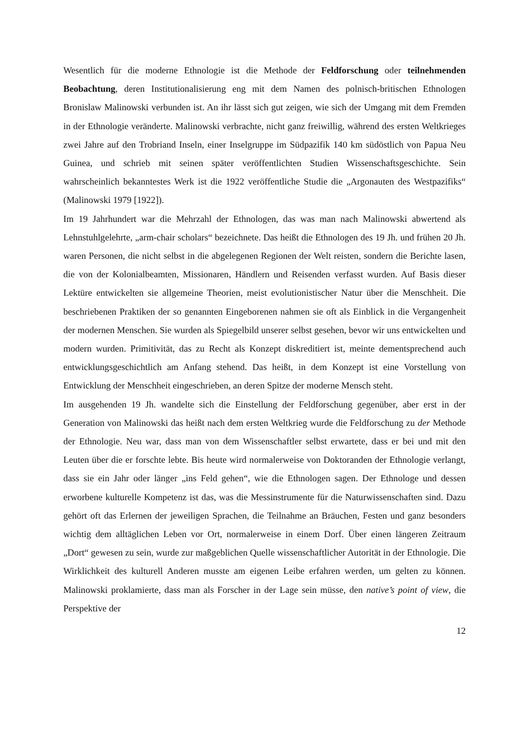Wesentlich für die moderne Ethnologie ist die Methode der Feldforschung oder teilnehmenden Beobachtung, deren Institutionalisierung eng mit dem Namen des polnisch-britischen Ethnologen Bronislaw Malinowski verbunden ist. An ihr lässt sich gut zeigen, wie sich der Umgang mit dem Fremden in der Ethnologie veränderte. Malinowski verbrachte, nicht ganz freiwillig, während des ersten Weltkrieges zwei Jahre auf den Trobriand Inseln, einer Inselgruppe im Südpazifik 140 km südöstlich von Papua Neu Guinea, und schrieb mit seinen später veröffentlichten Studien Wissenschaftsgeschichte. Sein wahrscheinlich bekanntestes Werk ist die 1922 veröffentliche Studie die „Argonauten des Westpazifiks“ (Malinowski 1979 [1922]).
Im 19 Jahrhundert war die Mehrzahl der Ethnologen, das was man nach Malinowski abwertend als Lehnstuhlgelehrte, „arm-chair scholars“ bezeichnete. Das heißt die Ethnologen des 19 Jh. und frühen 20 Jh. waren Personen, die nicht selbst in die abgelegenen Regionen der Welt reisten, sondern die Berichte lasen, die von der Kolonialbeamten, Missionaren, Händlern und Reisenden verfasst wurden. Auf Basis dieser Lektüre entwickelten sie allgemeine Theorien, meist evolutionistischer Natur über die Menschheit. Die beschriebenen Praktiken der so genannten Eingeborenen nahmen sie oft als Einblick in die Vergangenheit der modernen Menschen. Sie wurden als Spiegelbild unserer selbst gesehen, bevor wir uns entwickelten und modern wurden. Primitivität, das zu Recht als Konzept diskreditiert ist, meinte dementsprechend auch entwicklungsgeschichtlich am Anfang stehend. Das heißt, in dem Konzept ist eine Vorstellung von Entwicklung der Menschheit eingeschrieben, an deren Spitze der moderne Mensch steht.
Im ausgehenden 19 Jh. wandelte sich die Einstellung der Feldforschung gegenüber, aber erst in der Generation von Malinowski das heißt nach dem ersten Weltkrieg wurde die Feldforschung zu der Methode der Ethnologie. Neu war, dass man von dem Wissenschaftler selbst erwartete, dass er bei und mit den Leuten über die er forschte lebte. Bis heute wird normalerweise von Doktoranden der Ethnologie verlangt, dass sie ein Jahr oder länger „ins Feld gehen“, wie die Ethnologen sagen. Der Ethnologe und dessen erworbene kulturelle Kompetenz ist das, was die Messinstrumente für die Naturwissenschaften sind. Dazu gehört oft das Erlernen der jeweiligen Sprachen, die Teilnahme an Bräuchen, Festen und ganz besonders wichtig dem alltäglichen Leben vor Ort, normalerweise in einem Dorf. Über einen längeren Zeitraum „Dort“ gewesen zu sein, wurde zur maßgeblichen Quelle wissenschaftlicher Autorität in der Ethnologie. Die Wirklichkeit des kulturell Anderen musste am eigenen Leibe erfahren werden, um gelten zu können. Malinowski proklamierte, dass man als Forscher in der Lage sein müsse, den native’s point of view, die Perspektive der
12